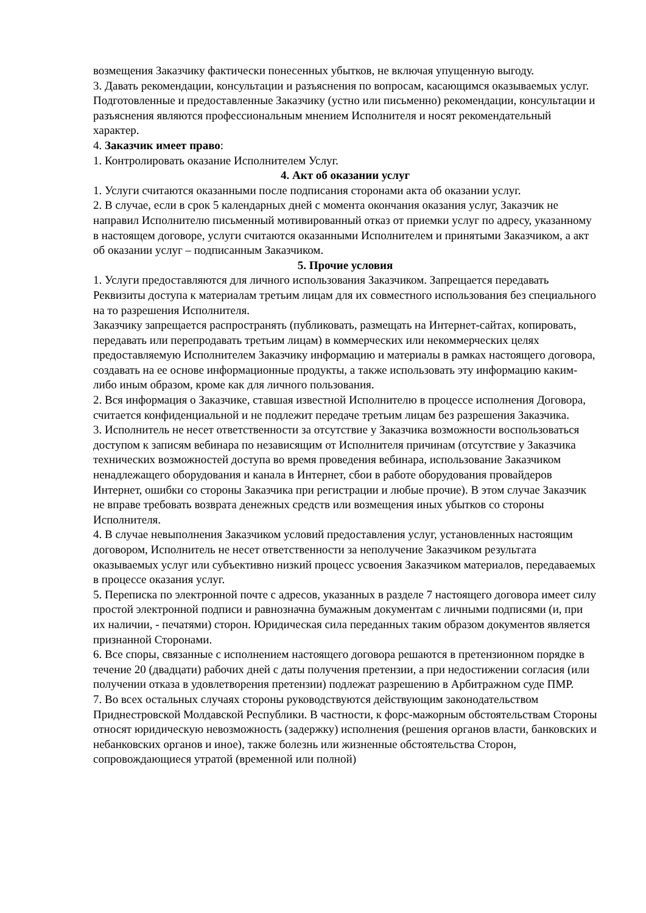возмещения Заказчику фактически понесенных убытков, не включая упущенную выгоду.
3. Давать рекомендации, консультации и разъяснения по вопросам, касающимся оказываемых услуг.
Подготовленные и предоставленные Заказчику (устно или письменно) рекомендации, консультации и разъяснения являются профессиональным мнением Исполнителя и носят рекомендательный характер.
4. Заказчик имеет право:
1. Контролировать оказание Исполнителем Услуг.
4. Акт об оказании услуг
1. Услуги считаются оказанными после подписания сторонами акта об оказании услуг.
2. В случае, если в срок 5 календарных дней с момента окончания оказания услуг, Заказчик не направил Исполнителю письменный мотивированный отказ от приемки услуг по адресу, указанному в настоящем договоре, услуги считаются оказанными Исполнителем и принятыми Заказчиком, а акт об оказании услуг – подписанным Заказчиком.
5. Прочие условия
1. Услуги предоставляются для личного использования Заказчиком. Запрещается передавать Реквизиты доступа к материалам третьим лицам для их совместного использования без специального на то разрешения Исполнителя.
Заказчику запрещается распространять (публиковать, размещать на Интернет-сайтах, копировать, передавать или перепродавать третьим лицам) в коммерческих или некоммерческих целях предоставляемую Исполнителем Заказчику информацию и материалы в рамках настоящего договора, создавать на ее основе информационные продукты, а также использовать эту информацию каким-либо иным образом, кроме как для личного пользования.
2. Вся информация о Заказчике, ставшая известной Исполнителю в процессе исполнения Договора, считается конфиденциальной и не подлежит передаче третьим лицам без разрешения Заказчика.
3. Исполнитель не несет ответственности за отсутствие у Заказчика возможности воспользоваться доступом к записям вебинара по независящим от Исполнителя причинам (отсутствие у Заказчика технических возможностей доступа во время проведения вебинара, использование Заказчиком ненадлежащего оборудования и канала в Интернет, сбои в работе оборудования провайдеров Интернет, ошибки со стороны Заказчика при регистрации и любые прочие). В этом случае Заказчик не вправе требовать возврата денежных средств или возмещения иных убытков со стороны Исполнителя.
4. В случае невыполнения Заказчиком условий предоставления услуг, установленных настоящим договором, Исполнитель не несет ответственности за неполучение Заказчиком результата оказываемых услуг или субъективно низкий процесс усвоения Заказчиком материалов, передаваемых в процессе оказания услуг.
5. Переписка по электронной почте с адресов, указанных в разделе 7 настоящего договора имеет силу простой электронной подписи и равнозначна бумажным документам с личными подписями (и, при их наличии, - печатями) сторон. Юридическая сила переданных таким образом документов является признанной Сторонами.
6. Все споры, связанные с исполнением настоящего договора решаются в претензионном порядке в течение 20 (двадцати) рабочих дней с даты получения претензии, а при недостижении согласия (или получении отказа в удовлетворения претензии) подлежат разрешению в Арбитражном суде ПМР.
7. Во всех остальных случаях стороны руководствуются действующим законодательством Приднестровской Молдавской Республики. В частности, к форс-мажорным обстоятельствам Стороны относят юридическую невозможность (задержку) исполнения (решения органов власти, банковских и небанковских органов и иное), также болезнь или жизненные обстоятельства Сторон, сопровождающиеся утратой (временной или полной)